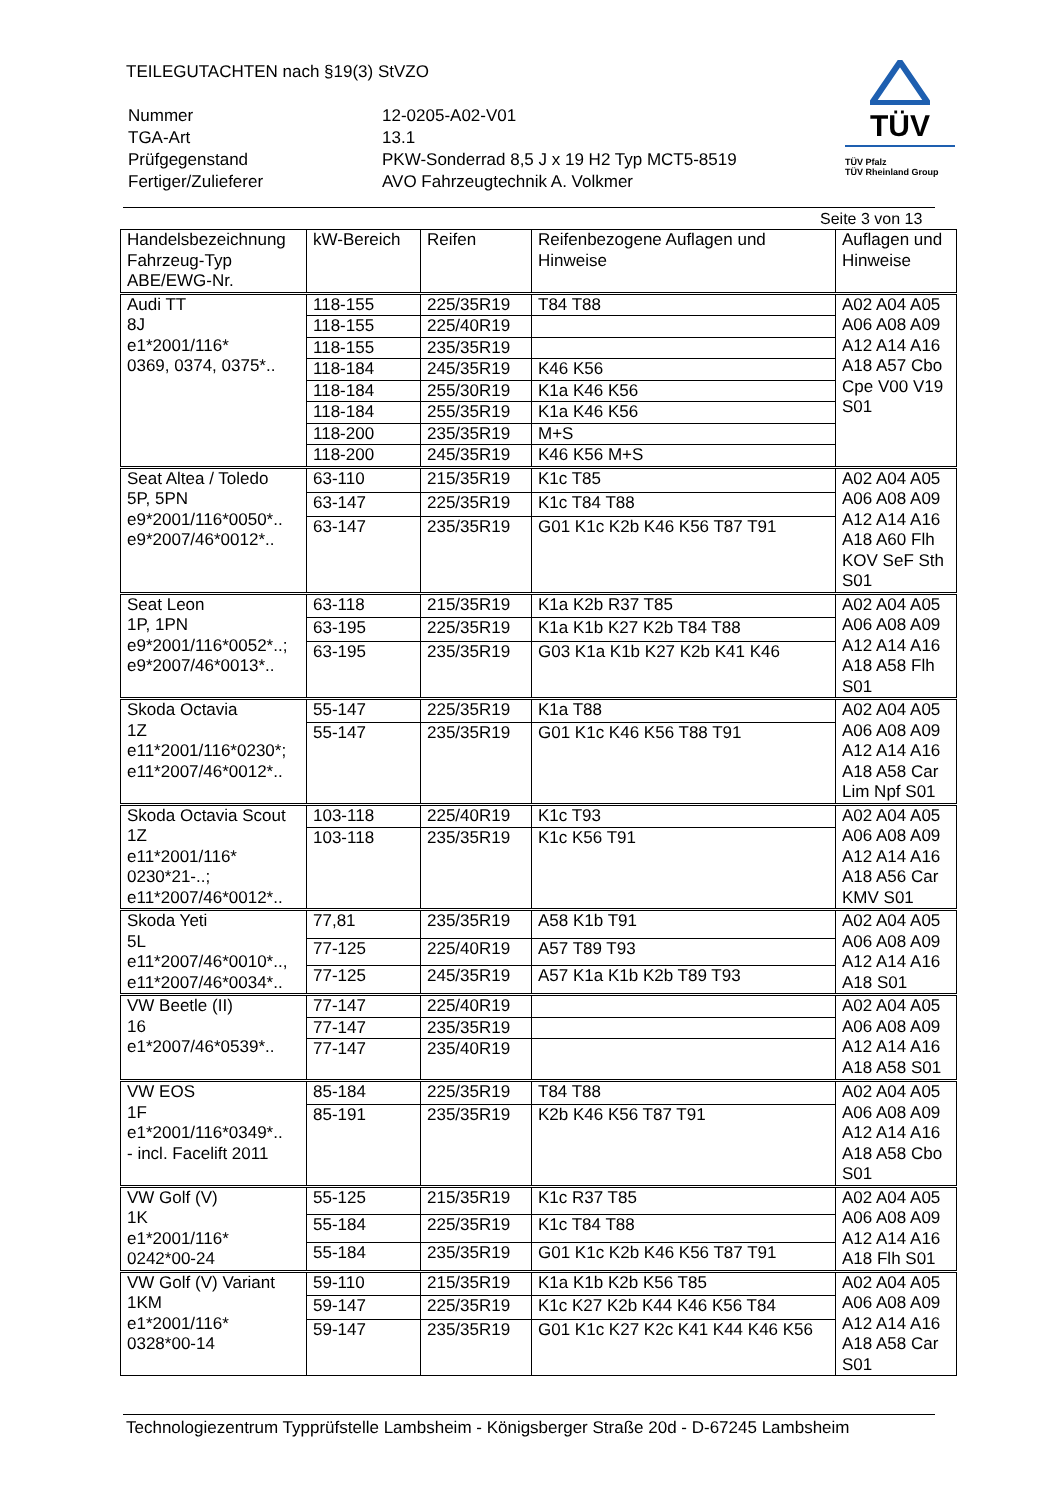TEILEGUTACHTEN nach §19(3) StVZO
| Nummer | 12-0205-A02-V01 |
| TGA-Art | 13.1 |
| Prüfgegenstand | PKW-Sonderrad 8,5 J x 19 H2 Typ MCT5-8519 |
| Fertiger/Zulieferer | AVO Fahrzeugtechnik A. Volkmer |
TÜV
TÜV Pfalz
TÜV Rheinland Group
Seite 3 von 13
| Handelsbezeichnung Fahrzeug-Typ ABE/EWG-Nr. | kW-Bereich | Reifen | Reifenbezogene Auflagen und Hinweise | Auflagen und Hinweise |
| --- | --- | --- | --- | --- |
| Audi TT 8J e1*2001/116* 0369, 0374, 0375*.. | 118-155 | 225/35R19 | T84 T88 | A02 A04 A05 A06 A08 A09 A12 A14 A16 A18 A57 Cbo Cpe V00 V19 S01 |
| | 118-155 | 225/40R19 | | |
| | 118-155 | 235/35R19 | | |
| | 118-184 | 245/35R19 | K46 K56 | |
| | 118-184 | 255/30R19 | K1a K46 K56 | |
| | 118-184 | 255/35R19 | K1a K46 K56 | |
| | 118-200 | 235/35R19 | M+S | |
| | 118-200 | 245/35R19 | K46 K56 M+S | |
| Seat Altea / Toledo 5P, 5PN e9*2001/116*0050*.. e9*2007/46*0012*.. | 63-110 | 215/35R19 | K1c T85 | A02 A04 A05 A06 A08 A09 A12 A14 A16 A18 A60 Flh KOV SeF Sth S01 |
| | 63-147 | 225/35R19 | K1c T84 T88 | |
| | 63-147 | 235/35R19 | G01 K1c K2b K46 K56 T87 T91 | |
| Seat Leon 1P, 1PN e9*2001/116*0052*..; e9*2007/46*0013*.. | 63-118 | 215/35R19 | K1a K2b R37 T85 | A02 A04 A05 A06 A08 A09 A12 A14 A16 A18 A58 Flh S01 |
| | 63-195 | 225/35R19 | K1a K1b K27 K2b T84 T88 | |
| | 63-195 | 235/35R19 | G03 K1a K1b K27 K2b K41 K46 | |
| Skoda Octavia 1Z e11*2001/116*0230*; e11*2007/46*0012*.. | 55-147 | 225/35R19 | K1a T88 | A02 A04 A05 A06 A08 A09 A12 A14 A16 A18 A58 Car Lim Npf S01 |
| | 55-147 | 235/35R19 | G01 K1c K46 K56 T88 T91 | |
| Skoda Octavia Scout 1Z e11*2001/116* 0230*21-..; e11*2007/46*0012*.. | 103-118 | 225/40R19 | K1c T93 | A02 A04 A05 A06 A08 A09 A12 A14 A16 A18 A56 Car KMV S01 |
| | 103-118 | 235/35R19 | K1c K56 T91 | |
| Skoda Yeti 5L e11*2007/46*0010*.., e11*2007/46*0034*.. | 77,81 | 235/35R19 | A58 K1b T91 | A02 A04 A05 A06 A08 A09 A12 A14 A16 A18 S01 |
| | 77-125 | 225/40R19 | A57 T89 T93 | |
| | 77-125 | 245/35R19 | A57 K1a K1b K2b T89 T93 | |
| VW Beetle (II) 16 e1*2007/46*0539*.. | 77-147 | 225/40R19 | | A02 A04 A05 A06 A08 A09 A12 A14 A16 A18 A58 S01 |
| | 77-147 | 235/35R19 | | |
| | 77-147 | 235/40R19 | | |
| VW EOS 1F e1*2001/116*0349*.. - incl. Facelift 2011 | 85-184 | 225/35R19 | T84 T88 | A02 A04 A05 A06 A08 A09 A12 A14 A16 A18 A58 Cbo S01 |
| | 85-191 | 235/35R19 | K2b K46 K56 T87 T91 | |
| VW Golf (V) 1K e1*2001/116* 0242*00-24 | 55-125 | 215/35R19 | K1c R37 T85 | A02 A04 A05 A06 A08 A09 A12 A14 A16 A18 Flh S01 |
| | 55-184 | 225/35R19 | K1c T84 T88 | |
| | 55-184 | 235/35R19 | G01 K1c K2b K46 K56 T87 T91 | |
| VW Golf (V) Variant 1KM e1*2001/116* 0328*00-14 | 59-110 | 215/35R19 | K1a K1b K2b K56 T85 | A02 A04 A05 A06 A08 A09 A12 A14 A16 A18 A58 Car S01 |
| | 59-147 | 225/35R19 | K1c K27 K2b K44 K46 K56 T84 | |
| | 59-147 | 235/35R19 | G01 K1c K27 K2c K41 K44 K46 K56 | |
Technologiezentrum Typprüfstelle Lambsheim - Königsberger Straße 20d - D-67245 Lambsheim